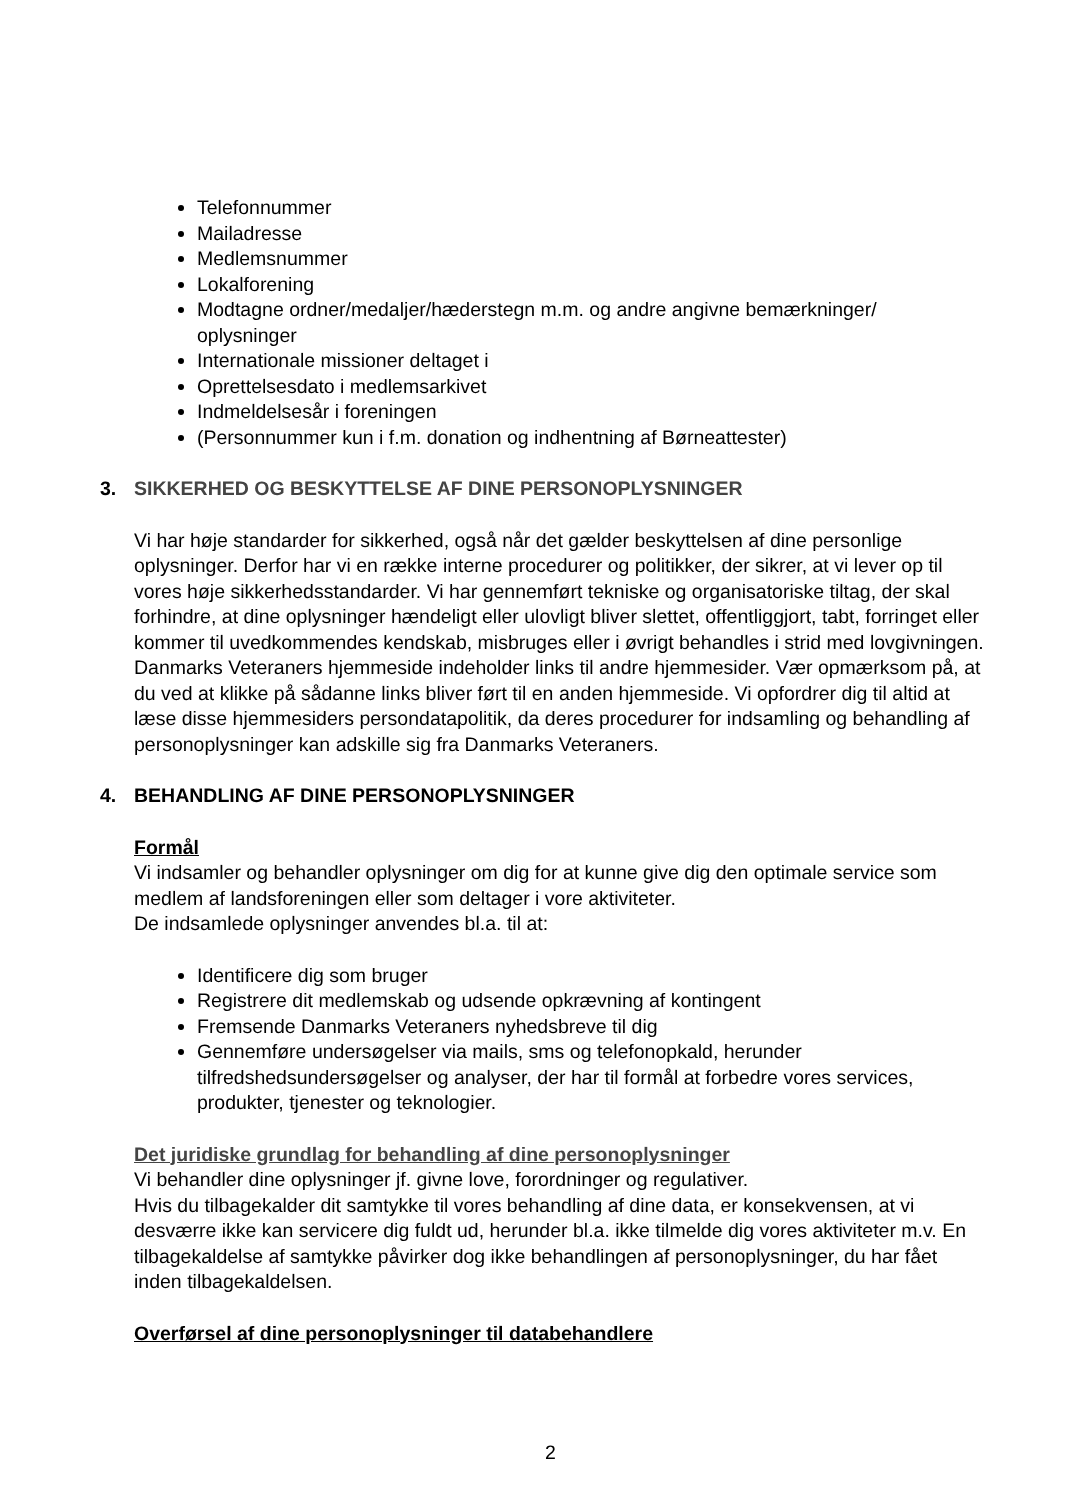Telefonnummer
Mailadresse
Medlemsnummer
Lokalforening
Modtagne ordner/medaljer/hæderstegn m.m. og andre angivne bemærkninger/ oplysninger
Internationale missioner deltaget i
Oprettelsesdato i medlemsarkivet
Indmeldelsesår i foreningen
(Personnummer kun i f.m. donation og indhentning af Børneattester)
3. SIKKERHED OG BESKYTTELSE AF DINE PERSONOPLYSNINGER
Vi har høje standarder for sikkerhed, også når det gælder beskyttelsen af dine personlige oplysninger. Derfor har vi en række interne procedurer og politikker, der sikrer, at vi lever op til vores høje sikkerhedsstandarder. Vi har gennemført tekniske og organisatoriske tiltag, der skal forhindre, at dine oplysninger hændeligt eller ulovligt bliver slettet, offentliggjort, tabt, forringet eller kommer til uvedkommendes kendskab, misbruges eller i øvrigt behandles i strid med lovgivningen.
Danmarks Veteraners hjemmeside indeholder links til andre hjemmesider. Vær opmærksom på, at du ved at klikke på sådanne links bliver ført til en anden hjemmeside. Vi opfordrer dig til altid at læse disse hjemmesiders persondatapolitik, da deres procedurer for indsamling og behandling af personoplysninger kan adskille sig fra Danmarks Veteraners.
4. BEHANDLING AF DINE PERSONOPLYSNINGER
Formål
Vi indsamler og behandler oplysninger om dig for at kunne give dig den optimale service som medlem af landsforeningen eller som deltager i vore aktiviteter.
De indsamlede oplysninger anvendes bl.a. til at:
Identificere dig som bruger
Registrere dit medlemskab og udsende opkrævning af kontingent
Fremsende Danmarks Veteraners nyhedsbreve til dig
Gennemføre undersøgelser via mails, sms og telefonopkald, herunder tilfredshedsundersøgelser og analyser, der har til formål at forbedre vores services, produkter, tjenester og teknologier.
Det juridiske grundlag for behandling af dine personoplysninger
Vi behandler dine oplysninger jf. givne love, forordninger og regulativer.
Hvis du tilbagekalder dit samtykke til vores behandling af dine data, er konsekvensen, at vi desværre ikke kan servicere dig fuldt ud, herunder bl.a. ikke tilmelde dig vores aktiviteter m.v. En tilbagekaldelse af samtykke påvirker dog ikke behandlingen af personoplysninger, du har fået inden tilbagekaldelsen.
Overførsel af dine personoplysninger til databehandlere
2